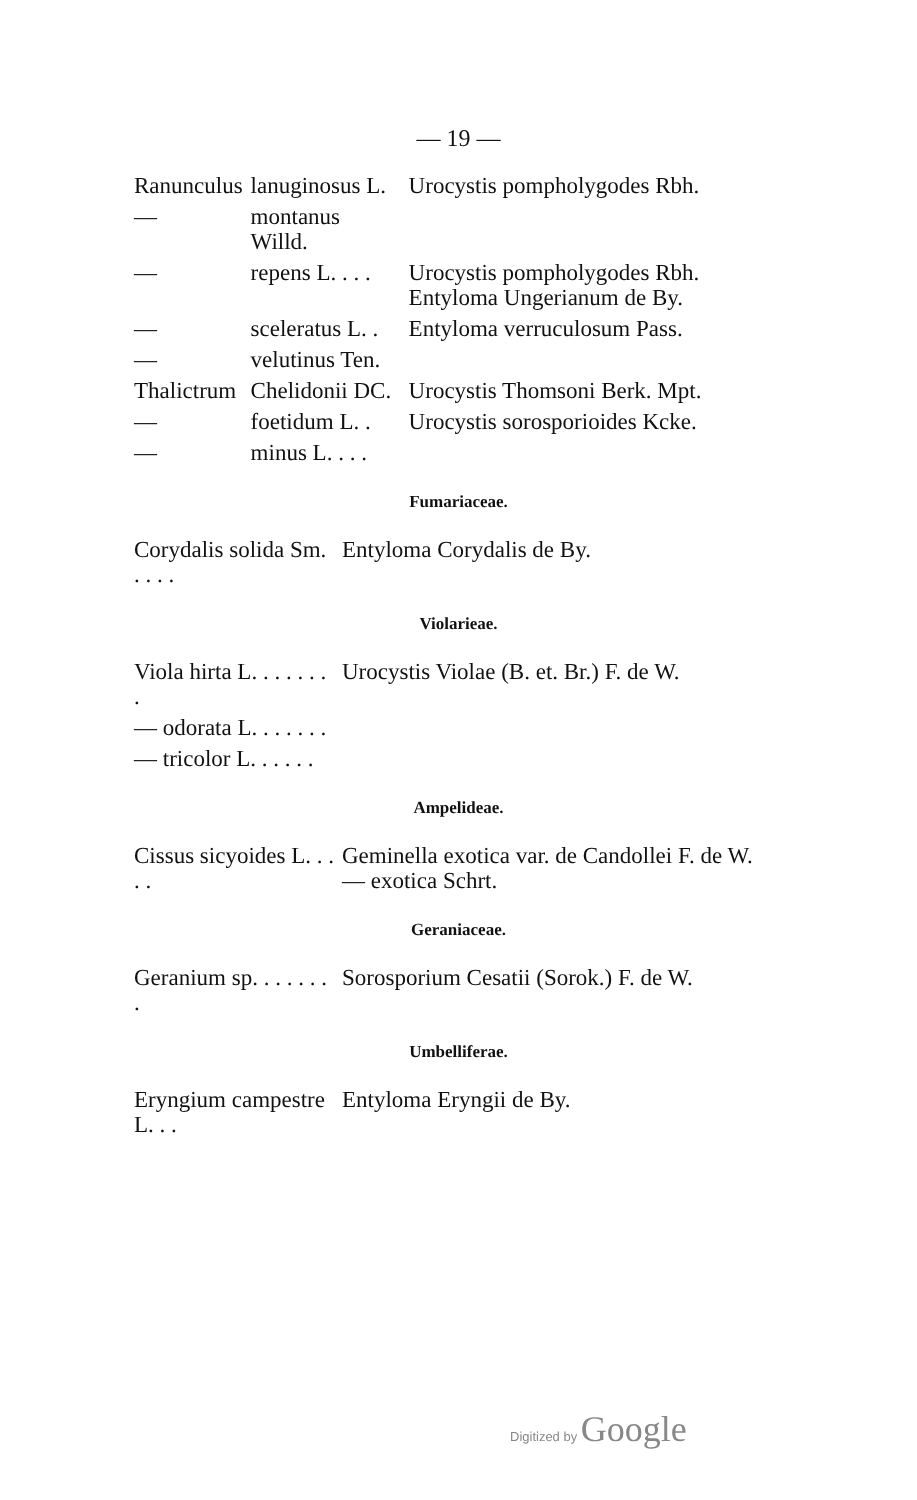— 19 —
| Ranunculus | lanuginosus L. | Urocystis pompholygodes Rbh. |
| — | montanus Willd. | |
| — | repens L. . . . | Urocystis pompholygodes Rbh. Entyloma Ungerianum de By. |
| — | sceleratus L. . | Entyloma verruculosum Pass. |
| — | velutinus Ten. | |
| Thalictrum | Chelidonii DC. | Urocystis Thomsoni Berk. Mpt. |
| — | foetidum L. . | Urocystis sorosporioides Kcke. |
| — | minus L. . . . | |
Fumariaceae.
| Corydalis solida Sm. . . . . | Entyloma Corydalis de By. |
Violarieae.
| Viola hirta L. . . . . . . . | Urocystis Violae (B. et. Br.) F. de W. |
| — odorata L. . . . . . . | |
| — tricolor L. . . . . . | |
Ampelideae.
| Cissus sicyoides L. . . . . | Geminella exotica var. de Candollei F. de W. — exotica Schrt. |
Geraniaceae.
| Geranium sp. . . . . . . . | Sorosporium Cesatii (Sorok.) F. de W. |
Umbelliferae.
| Eryngium campestre L. . . | Entyloma Eryngii de By. |
Digitized by Google